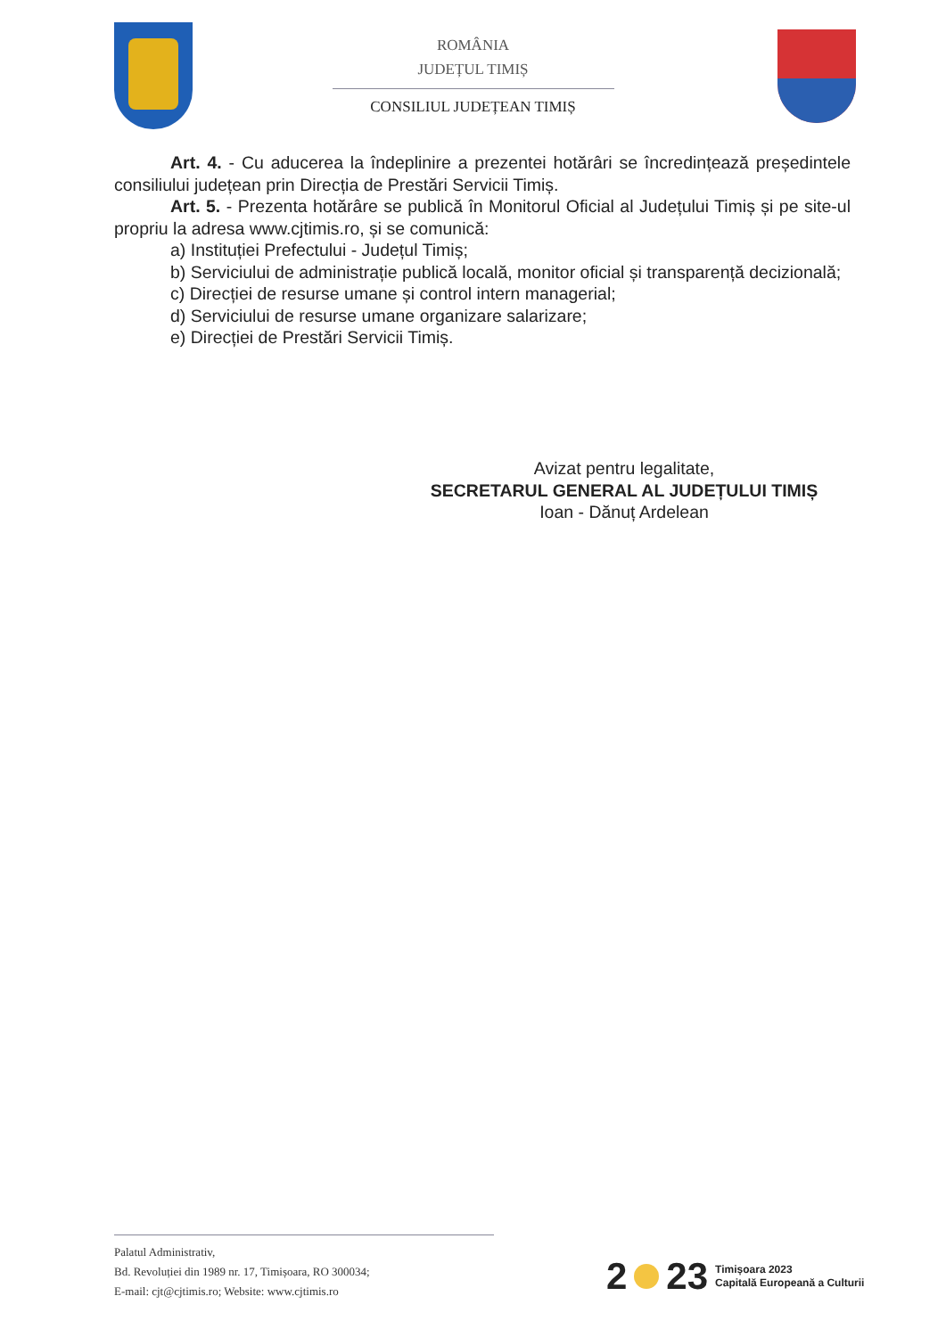ROMÂNIA
JUDEȚUL TIMIȘ
CONSILIUL JUDEȚEAN TIMIȘ
Art. 4. - Cu aducerea la îndeplinire a prezentei hotărâri se încredințează președintele consiliului județean prin Direcția de Prestări Servicii Timiș.
Art. 5. - Prezenta hotărâre se publică în Monitorul Oficial al Județului Timiș și pe site-ul propriu la adresa www.cjtimis.ro, și se comunică:
a) Instituției Prefectului - Județul Timiș;
b) Serviciului de administrație publică locală, monitor oficial și transparență decizională;
c) Direcției de resurse umane și control intern managerial;
d) Serviciului de resurse umane organizare salarizare;
e) Direcției de Prestări Servicii Timiș.
Avizat pentru legalitate,
SECRETARUL GENERAL AL JUDEȚULUI TIMIȘ
Ioan - Dănuț Ardelean
Palatul Administrativ,
Bd. Revoluției din 1989 nr. 17, Timișoara, RO 300034;
E-mail: cjt@cjtimis.ro; Website: www.cjtimis.ro
2 23 Timișoara 2023
Capitală Europeană a Culturii